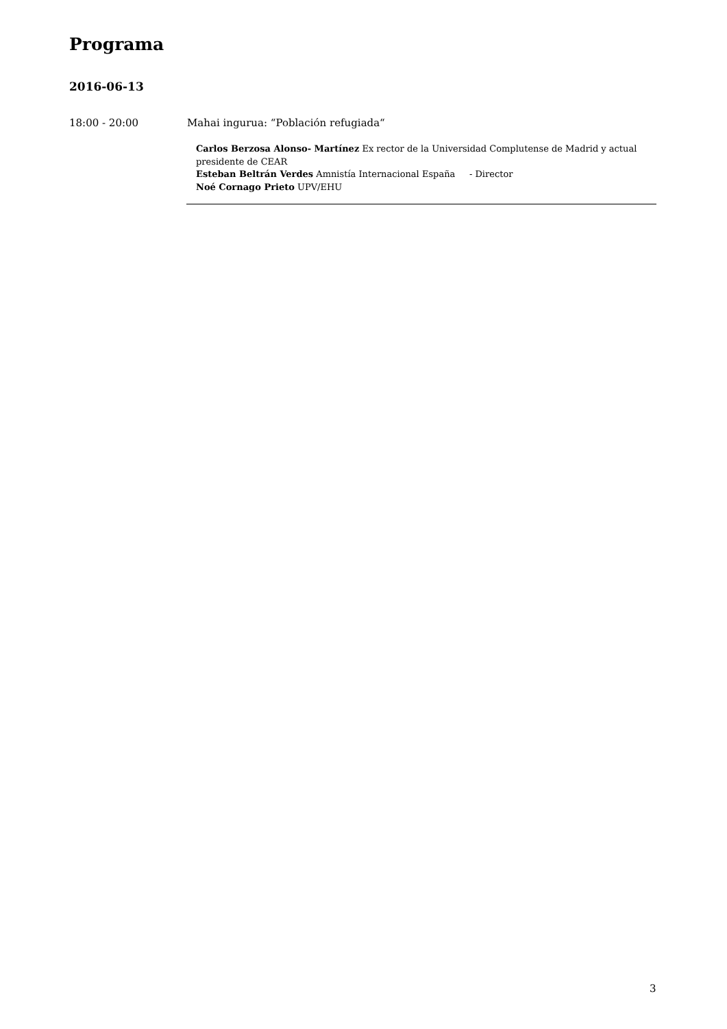Programa
2016-06-13
18:00 - 20:00 Mahai ingurua: “Población refugiada“
Carlos Berzosa Alonso- Martínez Ex rector de la Universidad Complutense de Madrid y actual presidente de CEAR
Esteban Beltrán Verdes Amnistía Internacional España - Director
Noé Cornago Prieto UPV/EHU
3